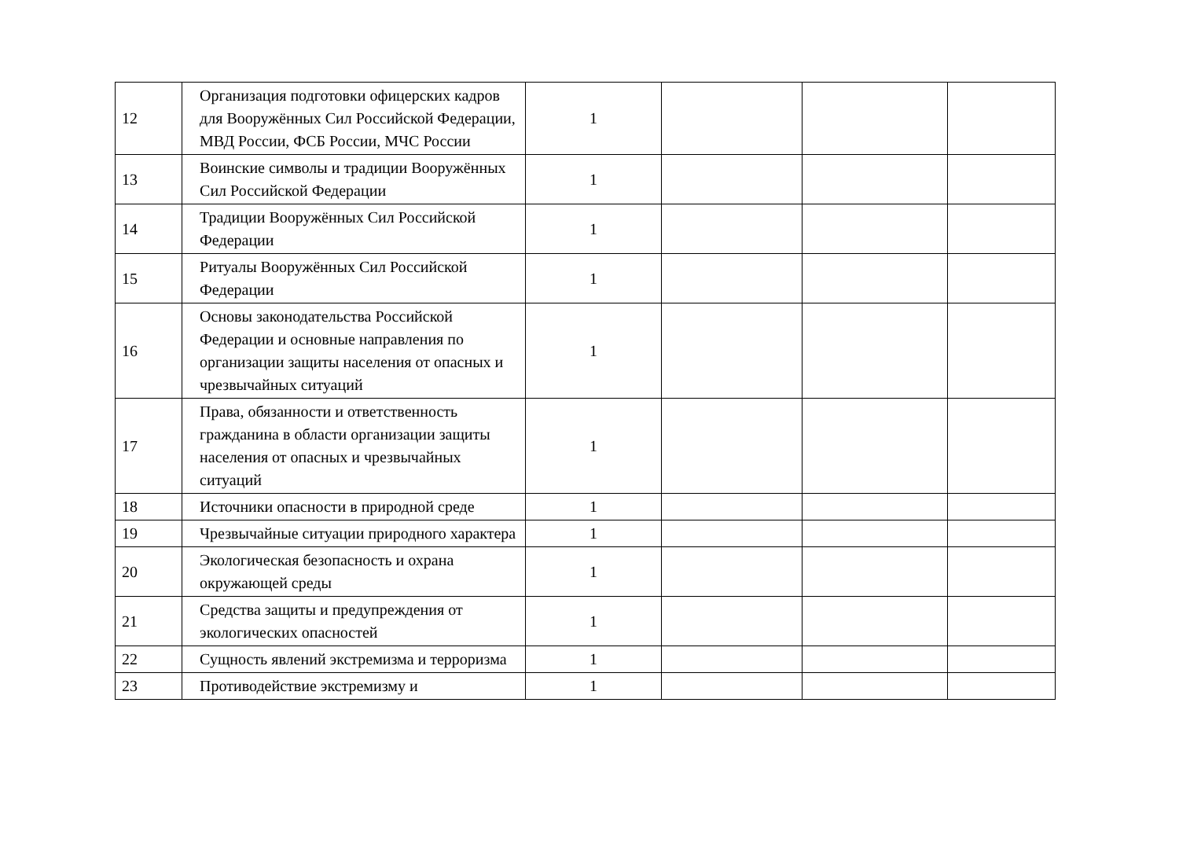| 12 | Организация подготовки офицерских кадров для Вооружённых Сил Российской Федерации, МВД России, ФСБ России, МЧС России | 1 | | | |
| 13 | Воинские символы и традиции Вооружённых Сил Российской Федерации | 1 | | | |
| 14 | Традиции Вооружённых Сил Российской Федерации | 1 | | | |
| 15 | Ритуалы Вооружённых Сил Российской Федерации | 1 | | | |
| 16 | Основы законодательства Российской Федерации и основные направления по организации защиты населения от опасных и чрезвычайных ситуаций | 1 | | | |
| 17 | Права, обязанности и ответственность гражданина в области организации защиты населения от опасных и чрезвычайных ситуаций | 1 | | | |
| 18 | Источники опасности в природной среде | 1 | | | |
| 19 | Чрезвычайные ситуации природного характера | 1 | | | |
| 20 | Экологическая безопасность и охрана окружающей среды | 1 | | | |
| 21 | Средства защиты и предупреждения от экологических опасностей | 1 | | | |
| 22 | Сущность явлений экстремизма и терроризма | 1 | | | |
| 23 | Противодействие экстремизму и | 1 | | | |